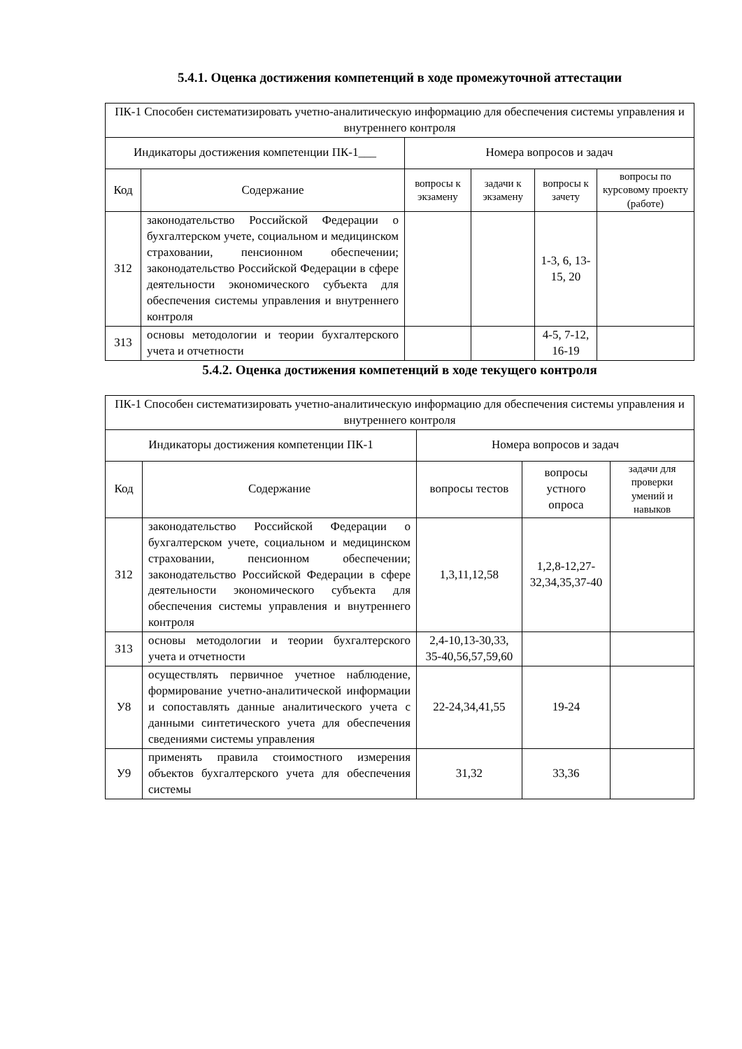5.4.1. Оценка достижения компетенций в ходе промежуточной аттестации
| ПК-1 Способен систематизировать учетно-аналитическую информацию для обеспечения системы управления и внутреннего контроля | | | | | |
| --- | --- | --- | --- | --- | --- |
| Индикаторы достижения компетенции ПК-1___ | | Номера вопросов и задач | | | |
| Код | Содержание | вопросы к экзамену | задачи к экзамену | вопросы к зачету | вопросы по курсовому проекту (работе) |
| З12 | законодательство Российской Федерации о бухгалтерском учете, социальном и медицинском страховании, пенсионном обеспечении; законодательство Российской Федерации в сфере деятельности экономического субъекта для обеспечения системы управления и внутреннего контроля | | | 1-3, 6, 13-15, 20 | |
| З13 | основы методологии и теории бухгалтерского учета и отчетности | | | 4-5, 7-12, 16-19 | |
5.4.2. Оценка достижения компетенций в ходе текущего контроля
| ПК-1 Способен систематизировать учетно-аналитическую информацию для обеспечения системы управления и внутреннего контроля | | | | |
| --- | --- | --- | --- | --- |
| Индикаторы достижения компетенции ПК-1 | | Номера вопросов и задач | | |
| Код | Содержание | вопросы тестов | вопросы устного опроса | задачи для проверки умений и навыков |
| З12 | законодательство Российской Федерации о бухгалтерском учете, социальном и медицинском страховании, пенсионном обеспечении; законодательство Российской Федерации в сфере деятельности экономического субъекта для обеспечения системы управления и внутреннего контроля | 1,3,11,12,58 | 1,2,8-12,27-32,34,35,37-40 | |
| З13 | основы методологии и теории бухгалтерского учета и отчетности | 2,4-10,13-30,33, 35-40,56,57,59,60 | | |
| У8 | осуществлять первичное учетное наблюдение, формирование учетно-аналитической информации и сопоставлять данные аналитического учета с данными синтетического учета для обеспечения сведениями системы управления | 22-24,34,41,55 | 19-24 | |
| У9 | применять правила стоимостного измерения объектов бухгалтерского учета для обеспечения системы | 31,32 | 33,36 | |